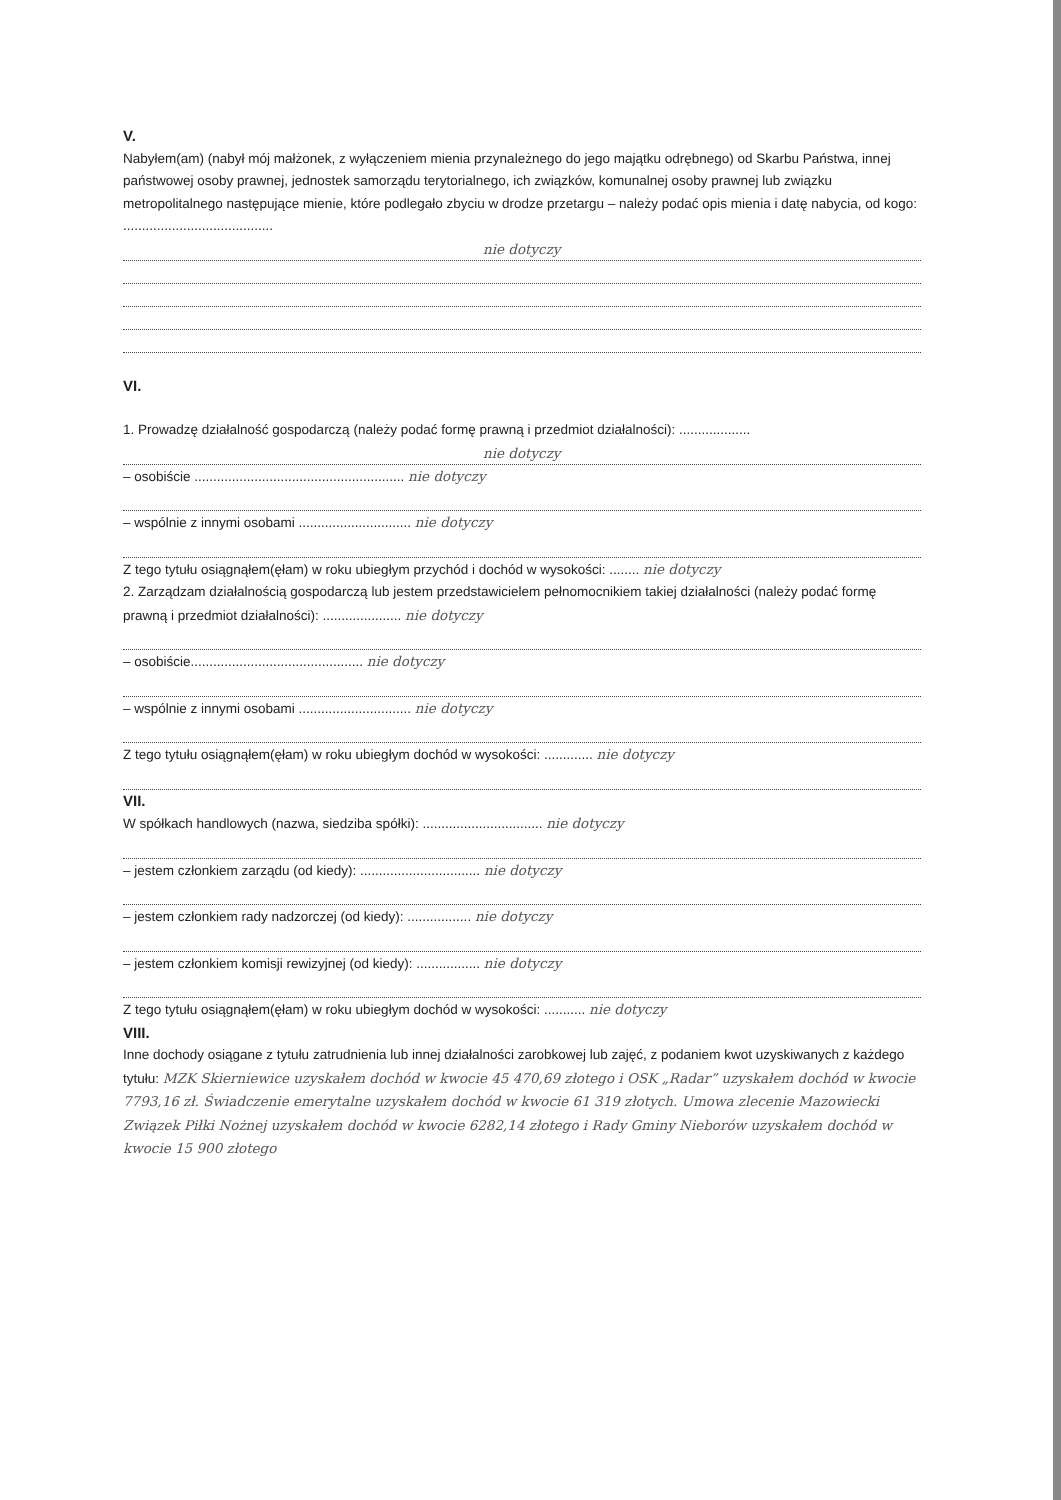V.
Nabyłem(am) (nabył mój małżonek, z wyłączeniem mienia przynależnego do jego majątku odrębnego) od Skarbu Państwa, innej państwowej osoby prawnej, jednostek samorządu terytorialnego, ich związków, komunalnej osoby prawnej lub związku metropolitalnego następujące mienie, które podlegało zbyciu w drodze przetargu – należy podać opis mienia i datę nabycia, od kogo: ........................................
nie dotyczy
VI.
1. Prowadzę działalność gospodarczą (należy podać formę prawną i przedmiot działalności): ...................
nie dotyczy
– osobiście ........................................................ nie dotyczy
– wspólnie z innymi osobami .............................. nie dotyczy
Z tego tytułu osiągnąłem(ęłam) w roku ubiegłym przychód i dochód w wysokości: ........ nie dotyczy
2. Zarządzam działalnością gospodarczą lub jestem przedstawicielem pełnomocnikiem takiej działalności (należy podać formę prawną i przedmiot działalności): ..................... nie dotyczy
– osobiście.............................................. nie dotyczy
– wspólnie z innymi osobami .............................. nie dotyczy
Z tego tytułu osiągnąłem(ęłam) w roku ubiegłym dochód w wysokości: ............. nie dotyczy
VII.
W spółkach handlowych (nazwa, siedziba spółki): ................................ nie dotyczy
– jestem członkiem zarządu (od kiedy): ................................ nie dotyczy
– jestem członkiem rady nadzorczej (od kiedy): ................. nie dotyczy
– jestem członkiem komisji rewizyjnej (od kiedy): ................. nie dotyczy
Z tego tytułu osiągnąłem(ęłam) w roku ubiegłym dochód w wysokości: ........... nie dotyczy
VIII.
Inne dochody osiągane z tytułu zatrudnienia lub innej działalności zarobkowej lub zajęć, z podaniem kwot uzyskiwanych z każdego tytułu: MZK Skierniewice uzyskałem dochód w kwocie 45 470,69 złotego i OSK „Radar” uzyskałem dochód w kwocie 7793,16 zł. Świadczenie emerytalne uzyskałem dochód w kwocie 61 319 złotych. Umowa zlecenie Mazowiecki Związek Piłki Nożnej uzyskałem dochód w kwocie 6282,14 złotego i Rady Gminy Nieborów uzyskałem dochód w kwocie 15 900 złotego